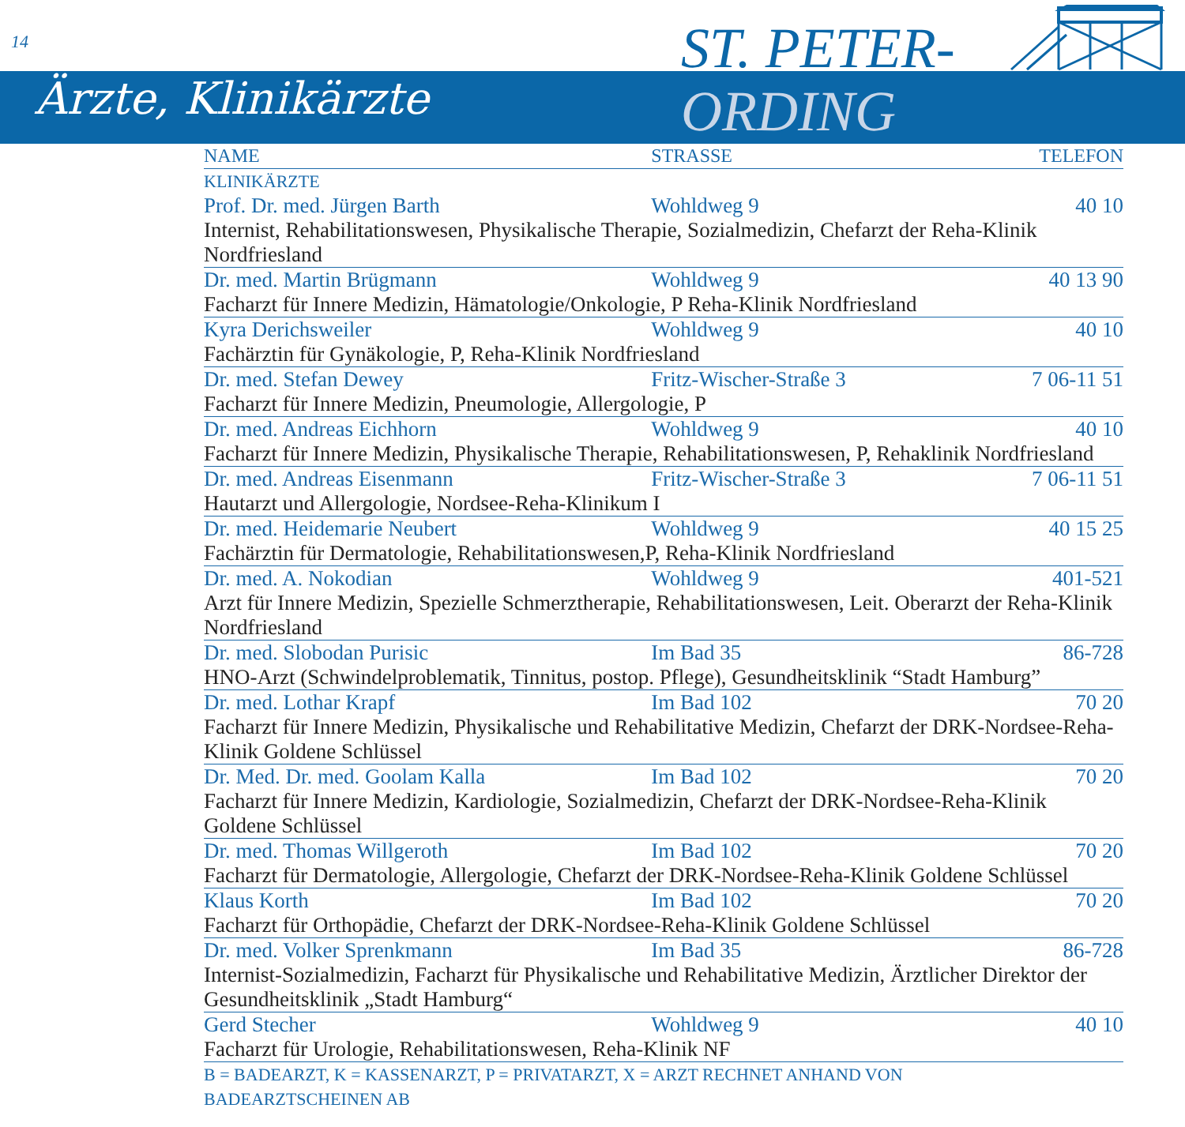14
Ärzte, Klinikärzte
ST. PETER-
ORDING
| NAME | STRASSE | TELEFON |
| --- | --- | --- |
| KLINIKÄRZTE | | |
| Prof. Dr. med. Jürgen Barth | Wohldweg 9 | 40 10 |
| Internist, Rehabilitationswesen, Physikalische Therapie, Sozialmedizin, Chefarzt der Reha-Klinik Nordfriesland | | |
| Dr. med. Martin Brügmann | Wohldweg 9 | 40 13 90 |
| Facharzt für Innere Medizin, Hämatologie/Onkologie, P Reha-Klinik Nordfriesland | | |
| Kyra Derichsweiler | Wohldweg 9 | 40 10 |
| Fachärztin für Gynäkologie, P, Reha-Klinik Nordfriesland | | |
| Dr. med. Stefan Dewey | Fritz-Wischer-Straße 3 | 7 06-11 51 |
| Facharzt für Innere Medizin, Pneumologie, Allergologie, P | | |
| Dr. med. Andreas Eichhorn | Wohldweg 9 | 40 10 |
| Facharzt für Innere Medizin, Physikalische Therapie, Rehabilitationswesen, P, Rehaklinik Nordfriesland | | |
| Dr. med. Andreas Eisenmann | Fritz-Wischer-Straße 3 | 7 06-11 51 |
| Hautarzt und Allergologie, Nordsee-Reha-Klinikum I | | |
| Dr. med. Heidemarie Neubert | Wohldweg 9 | 40 15 25 |
| Fachärztin für Dermatologie, Rehabilitationswesen,P, Reha-Klinik Nordfriesland | | |
| Dr. med. A. Nokodian | Wohldweg 9 | 401-521 |
| Arzt für Innere Medizin, Spezielle Schmerztherapie, Rehabilitationswesen, Leit. Oberarzt der Reha-Klinik Nordfriesland | | |
| Dr. med. Slobodan Purisic | Im Bad 35 | 86-728 |
| HNO-Arzt (Schwindelproblematik, Tinnitus, postop. Pflege), Gesundheitsklinik “Stadt Hamburg” | | |
| Dr. med. Lothar Krapf | Im Bad 102 | 70 20 |
| Facharzt für Innere Medizin, Physikalische und Rehabilitative Medizin, Chefarzt der DRK-Nordsee-Reha-Klinik Goldene Schlüssel | | |
| Dr. Med. Dr. med. Goolam Kalla | Im Bad 102 | 70 20 |
| Facharzt für Innere Medizin, Kardiologie, Sozialmedizin, Chefarzt der DRK-Nordsee-Reha-Klinik Goldene Schlüssel | | |
| Dr. med. Thomas Willgeroth | Im Bad 102 | 70 20 |
| Facharzt für Dermatologie, Allergologie, Chefarzt der DRK-Nordsee-Reha-Klinik Goldene Schlüssel | | |
| Klaus Korth | Im Bad 102 | 70 20 |
| Facharzt für Orthopädie, Chefarzt der DRK-Nordsee-Reha-Klinik Goldene Schlüssel | | |
| Dr. med. Volker Sprenkmann | Im Bad 35 | 86-728 |
| Internist-Sozialmedizin, Facharzt für Physikalische und Rehabilitative Medizin, Ärztlicher Direktor der Gesundheitsklinik „Stadt Hamburg“ | | |
| Gerd Stecher | Wohldweg 9 | 40 10 |
| Facharzt für Urologie, Rehabilitationswesen, Reha-Klinik NF | | |
| B = BADEARZT, K = KASSENARZT, P = PRIVATARZT, X = ARZT RECHNET ANHAND VON BADEARZTSCHEINEN AB | | |